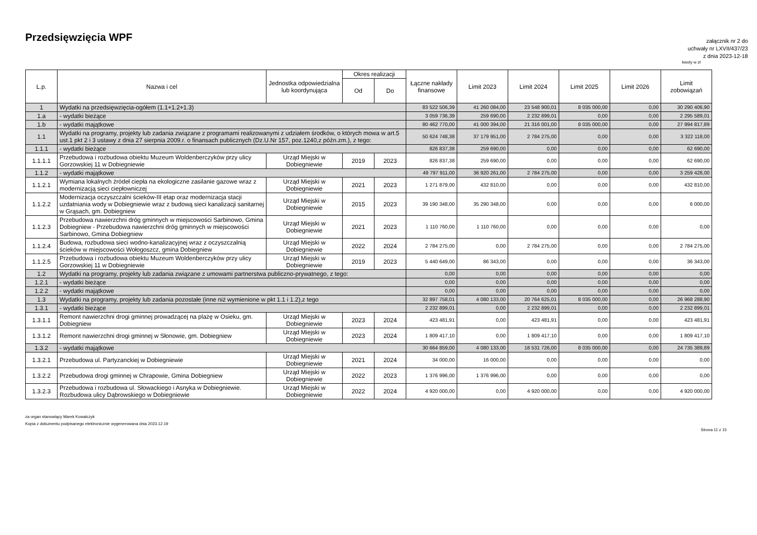Przedsięwzięcia WPF
załącznik nr 2 do
uchwały nr LXVII/437/23
z dnia 2023-12-18
kwoty w zł
| L.p. | Nazwa i cel | Jednostka odpowiedzialna lub koordynująca | Okres realizacji | | Łączne nakłady finansowe | Limit 2023 | Limit 2024 | Limit 2025 | Limit 2026 | Limit zobowiązań |
| --- | --- | --- | --- | --- | --- | --- | --- | --- | --- | --- |
| | | | Od | Do | | | | | | |
| 1 | Wydatki na przedsięwzięcia-ogółem (1.1+1.2+1.3) | | | | 83 522 506,39 | 41 260 084,00 | 23 548 900,01 | 8 035 000,00 | 0,00 | 30 290 406,90 |
| 1.a | - wydatki bieżące | | | | 3 059 736,39 | 259 690,00 | 2 232 899,01 | 0,00 | 0,00 | 2 295 589,01 |
| 1.b | - wydatki majątkowe | | | | 80 462 770,00 | 41 000 394,00 | 21 316 001,00 | 8 035 000,00 | 0,00 | 27 994 817,89 |
| 1.1 | Wydatki na programy, projekty lub zadania związane z programami realizowanymi z udziałem środków, o których mowa w art.5 ust.1 pkt 2 i 3 ustawy z dnia 27 sierpnia 2009.r. o finansach publicznych (Dz.U.Nr 157, poz.1240,z późn.zm.), z tego: | | | | 50 624 748,38 | 37 179 951,00 | 2 784 275,00 | 0,00 | 0,00 | 3 322 118,00 |
| 1.1.1 | - wydatki bieżące | | | | 826 837,38 | 259 690,00 | 0,00 | 0,00 | 0,00 | 62 690,00 |
| 1.1.1.1 | Przebudowa i rozbudowa obiektu Muzeum Woldenberczyków przy ulicy Gorzowskiej 11 w Dobiegniewie | Urząd Miejski w Dobiegniewie | 2019 | 2023 | 826 837,38 | 259 690,00 | 0,00 | 0,00 | 0,00 | 62 690,00 |
| 1.1.2 | - wydatki majątkowe | | | | 49 797 911,00 | 36 920 261,00 | 2 784 275,00 | 0,00 | 0,00 | 3 259 428,00 |
| 1.1.2.1 | Wymiana lokalnych źródeł ciepła na ekologiczne zasilanie gazowe wraz z modernizacją sieci ciepłowniczej | Urząd Miejski w Dobiegniewie | 2021 | 2023 | 1 271 879,00 | 432 810,00 | 0,00 | 0,00 | 0,00 | 432 810,00 |
| 1.1.2.2 | Modernizacja oczyszczalni ścieków-III etap oraz modernizacja stacji uzdatniania wody w Dobiegniewie wraz z budową sieci kanalizacji sanitarnej w Grąsach, gm. Dobiegniew | Urząd Miejski w Dobiegniewie | 2015 | 2023 | 39 190 348,00 | 35 290 348,00 | 0,00 | 0,00 | 0,00 | 6 000,00 |
| 1.1.2.3 | Przebudowa nawierzchni dróg gminnych w miejscowości Sarbinowo, Gmina Dobiegniew - Przebudowa nawierzchni dróg gminnych w miejscowości Sarbinowo, Gmina Dobiegniew | Urząd Miejski w Dobiegniewie | 2021 | 2023 | 1 110 760,00 | 1 110 760,00 | 0,00 | 0,00 | 0,00 | 0,00 |
| 1.1.2.4 | Budowa, rozbudowa sieci wodno-kanalizacyjnej wraz z oczyszczalnią ścieków w miejscowości Wołogoszcz, gmina Dobiegniew | Urząd Miejski w Dobiegniewie | 2022 | 2024 | 2 784 275,00 | 0,00 | 2 784 275,00 | 0,00 | 0,00 | 2 784 275,00 |
| 1.1.2.5 | Przebudowa i rozbudowa obiektu Muzeum Woldenberczyków przy ulicy Gorzowskiej 11 w Dobiegniewie | Urząd Miejski w Dobiegniewie | 2019 | 2023 | 5 440 649,00 | 86 343,00 | 0,00 | 0,00 | 0,00 | 36 343,00 |
| 1.2 | Wydatki na programy, projekty lub zadania związane z umowami partnerstwa publiczno-prywatnego, z tego: | | | | 0,00 | 0,00 | 0,00 | 0,00 | 0,00 | 0,00 |
| 1.2.1 | - wydatki bieżące | | | | 0,00 | 0,00 | 0,00 | 0,00 | 0,00 | 0,00 |
| 1.2.2 | - wydatki majątkowe | | | | 0,00 | 0,00 | 0,00 | 0,00 | 0,00 | 0,00 |
| 1.3 | Wydatki na programy, projekty lub zadania pozostałe (inne niż wymienione w pkt 1.1 i 1.2),z tego | | | | 32 897 758,01 | 4 080 133,00 | 20 764 625,01 | 8 035 000,00 | 0,00 | 26 968 288,90 |
| 1.3.1 | - wydatki bieżące | | | | 2 232 899,01 | 0,00 | 2 232 899,01 | 0,00 | 0,00 | 2 232 899,01 |
| 1.3.1.1 | Remont nawierzchni drogi gminnej prowadzącej na plażę w Osieku, gm. Dobiegniew | Urząd Miejski w Dobiegniewie | 2023 | 2024 | 423 481,91 | 0,00 | 423 481,91 | 0,00 | 0,00 | 423 481,91 |
| 1.3.1.2 | Remont nawierzchni drogi gminnej w Słonowie, gm. Dobiegniew | Urząd Miejski w Dobiegniewie | 2023 | 2024 | 1 809 417,10 | 0,00 | 1 809 417,10 | 0,00 | 0,00 | 1 809 417,10 |
| 1.3.2 | - wydatki majątkowe | | | | 30 664 859,00 | 4 080 133,00 | 18 531 726,00 | 8 035 000,00 | 0,00 | 24 735 389,89 |
| 1.3.2.1 | Przebudowa ul. Partyzanckiej w Dobiegniewie | Urząd Miejski w Dobiegniewie | 2021 | 2024 | 34 000,00 | 16 000,00 | 0,00 | 0,00 | 0,00 | 0,00 |
| 1.3.2.2 | Przebudowa drogi gminnej w Chrapowie, Gmina Dobiegniew | Urząd Miejski w Dobiegniewie | 2022 | 2023 | 1 376 996,00 | 1 376 996,00 | 0,00 | 0,00 | 0,00 | 0,00 |
| 1.3.2.3 | Przebudowa i rozbudowa ul. Słowackiego i Asnyka w Dobiegniewie. Rozbudowa ulicy Dąbrowskiego w Dobiegniewie | Urząd Miejski w Dobiegniewie | 2022 | 2024 | 4 920 000,00 | 0,00 | 4 920 000,00 | 0,00 | 0,00 | 4 920 000,00 |
za organ stanowiący Marek Kowalczyk
Kopia z dokumentu podpisanego elektronicznie wygenerowana dnia 2023.12.19
Strona 11 z 15